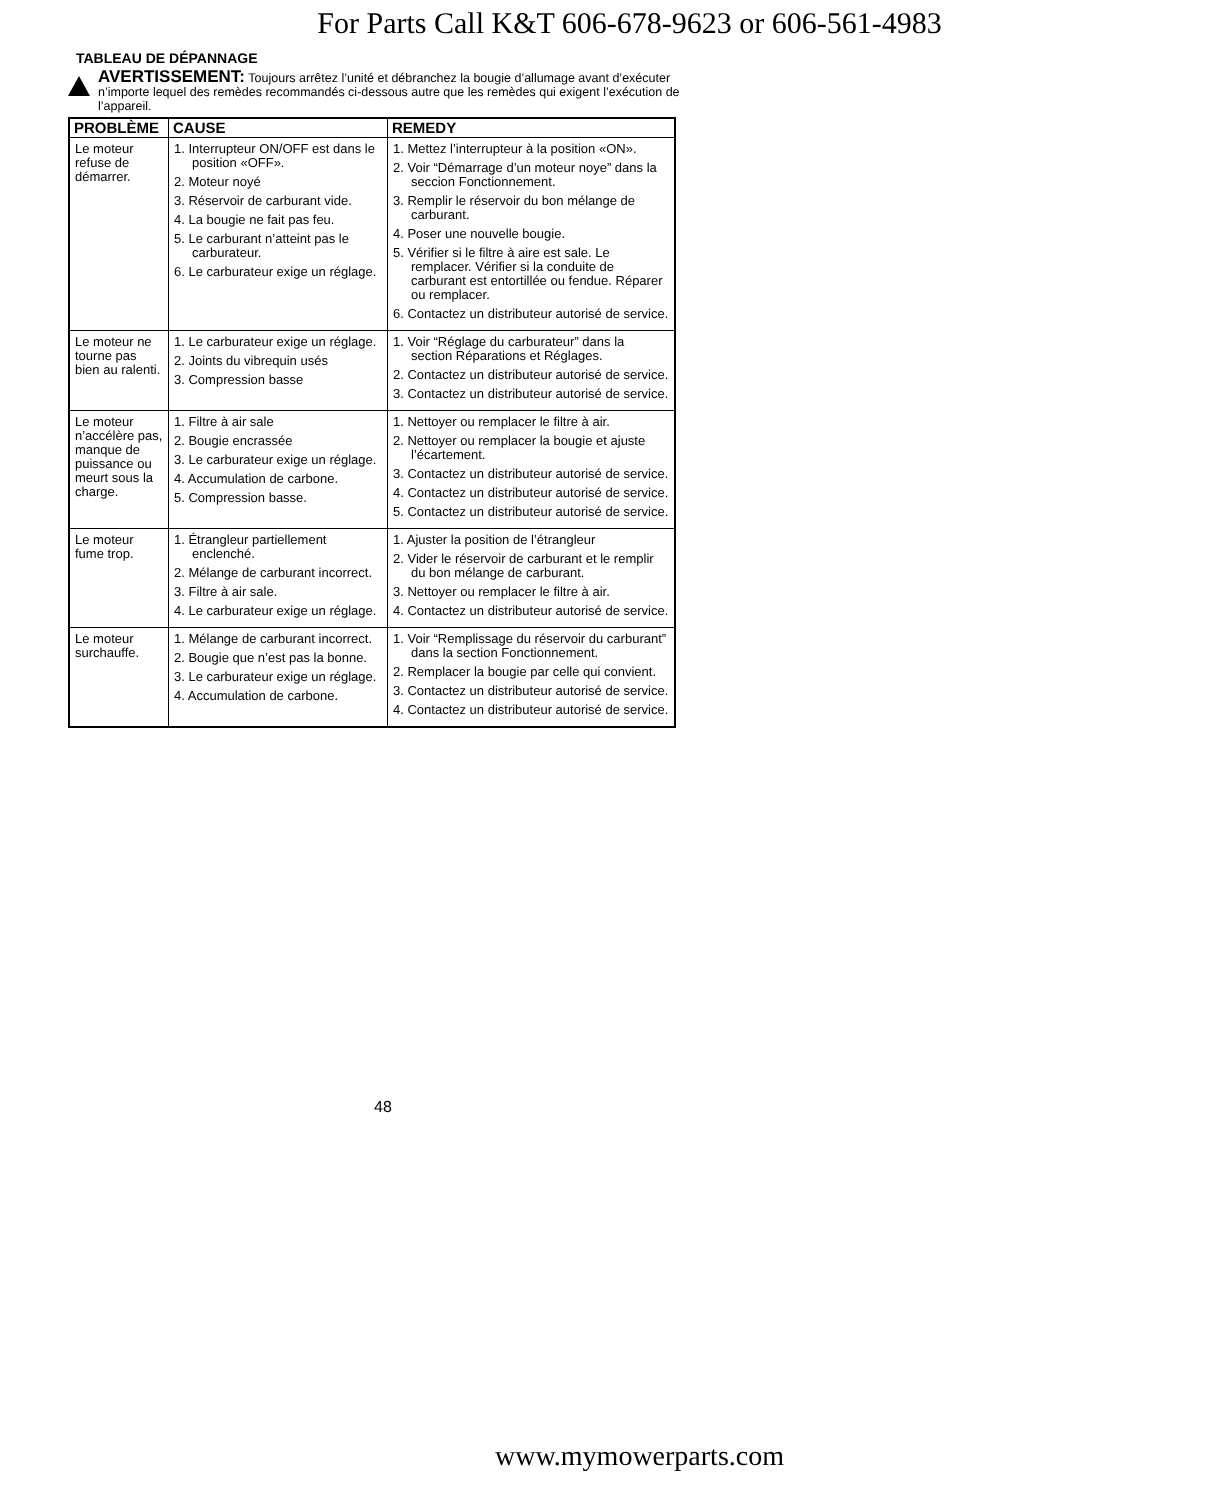For Parts Call K&T 606-678-9623 or 606-561-4983
TABLEAU DE DÉPANNAGE
AVERTISSEMENT: Toujours arrêtez l’unité et débranchez la bougie d’allumage avant d’exécuter n’importe lequel des remèdes recommandés ci-dessous autre que les remèdes qui exigent l’exécution de l’appareil.
| PROBLÈME | CAUSE | REMEDY |
| --- | --- | --- |
| Le moteur refuse de démarrer. | 1. Interrupteur ON/OFF est dans le position «OFF». 2. Moteur noyé 3. Réservoir de carburant vide. 4. La bougie ne fait pas feu. 5. Le carburant n’atteint pas le carburateur. 6. Le carburateur exige un réglage. | 1. Mettez l’interrupteur à la position «ON». 2. Voir “Démarrage d’un moteur noye” dans la seccion Fonctionnement. 3. Remplir le réservoir du bon mélange de carburant. 4. Poser une nouvelle bougie. 5. Vérifier si le filtre à aire est sale. Le remplacer. Vérifier si la conduite de carburant est entortillée ou fendue. Réparer ou remplacer. 6. Contactez un distributeur autorisé de service. |
| Le moteur ne tourne pas bien au ralenti. | 1. Le carburateur exige un réglage. 2. Joints du vibrequin usés 3. Compression basse | 1. Voir “Réglage du carburateur” dans la section Réparations et Réglages. 2. Contactez un distributeur autorisé de service. 3. Contactez un distributeur autorisé de service. |
| Le moteur n’accélère pas, manque de puissance ou meurt sous la charge. | 1. Filtre à air sale 2. Bougie encrassée 3. Le carburateur exige un réglage. 4. Accumulation de carbone. 5. Compression basse. | 1. Nettoyer ou remplacer le filtre à air. 2. Nettoyer ou remplacer la bougie et ajuste l’écartement. 3. Contactez un distributeur autorisé de service. 4. Contactez un distributeur autorisé de service. 5. Contactez un distributeur autorisé de service. |
| Le moteur fume trop. | 1. Étrangleur partiellement enclenché. 2. Mélange de carburant incorrect. 3. Filtre à air sale. 4. Le carburateur exige un réglage. | 1. Ajuster la position de l’étrangleur 2. Vider le réservoir de carburant et le remplir du bon mélange de carburant. 3. Nettoyer ou remplacer le filtre à air. 4. Contactez un distributeur autorisé de service. |
| Le moteur surchauffe. | 1. Mélange de carburant incorrect. 2. Bougie que n’est pas la bonne. 3. Le carburateur exige un réglage. 4. Accumulation de carbone. | 1. Voir “Remplissage du réservoir du carburant” dans la section Fonctionnement. 2. Remplacer la bougie par celle qui convient. 3. Contactez un distributeur autorisé de service. 4. Contactez un distributeur autorisé de service. |
48
www.mymowerparts.com